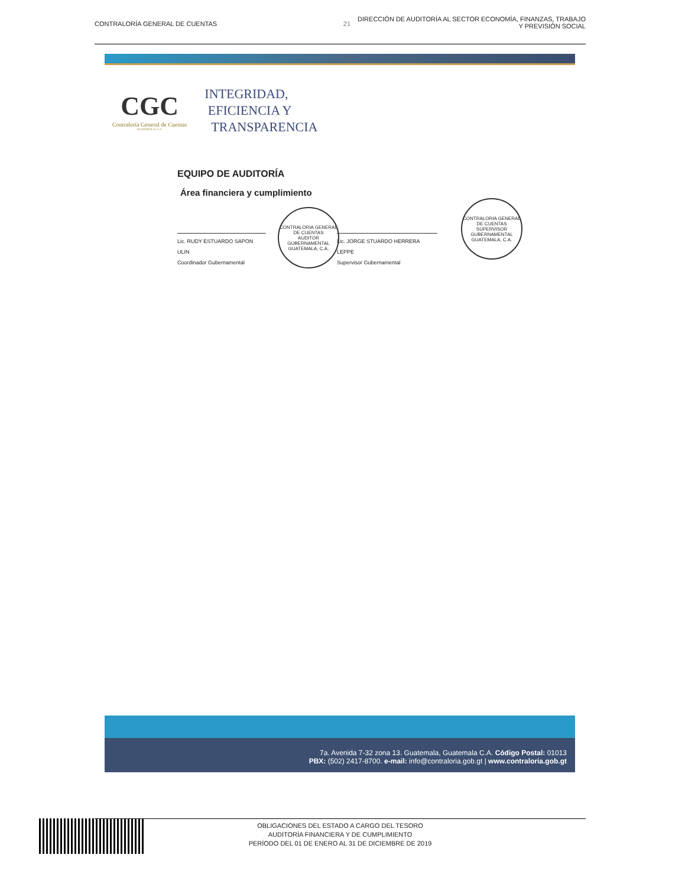CONTRALORÍA GENERAL DE CUENTAS 21 DIRECCIÓN DE AUDITORÍA AL SECTOR ECONOMÍA, FINANZAS, TRABAJO
Y PREVISIÓN SOCIAL
CGC
Contraloría General de Cuentas
GUATEMALA, C.A.
INTEGRIDAD,
EFICIENCIA Y
TRANSPARENCIA
EQUIPO DE AUDITORÍA
Área financiera y cumplimiento
Lic. RUDY ESTUARDO SAPON ULIN
Coordinador Gubernamental
Lic. JORGE STUARDO HERRERA LEPPE
Supervisor Gubernamental
CONTRALORIA GENERAL DE CUENTAS
AUDITOR GUBERNAMENTAL
GUATEMALA, C.A.
CONTRALORIA GENERAL DE CUENTAS
SUPERVISOR GUBERNAMENTAL
GUATEMALA, C.A.
7a. Avenida 7-32 zona 13. Guatemala, Guatemala C.A. Código Postal: 01013
PBX: (502) 2417-8700. e-mail: info@contraloria.gob.gt | www.contraloria.gob.gt
OBLIGACIONES DEL ESTADO A CARGO DEL TESORO
AUDITORÍA FINANCIERA Y DE CUMPLIMIENTO
PERÍODO DEL 01 DE ENERO AL 31 DE DICIEMBRE DE 2019